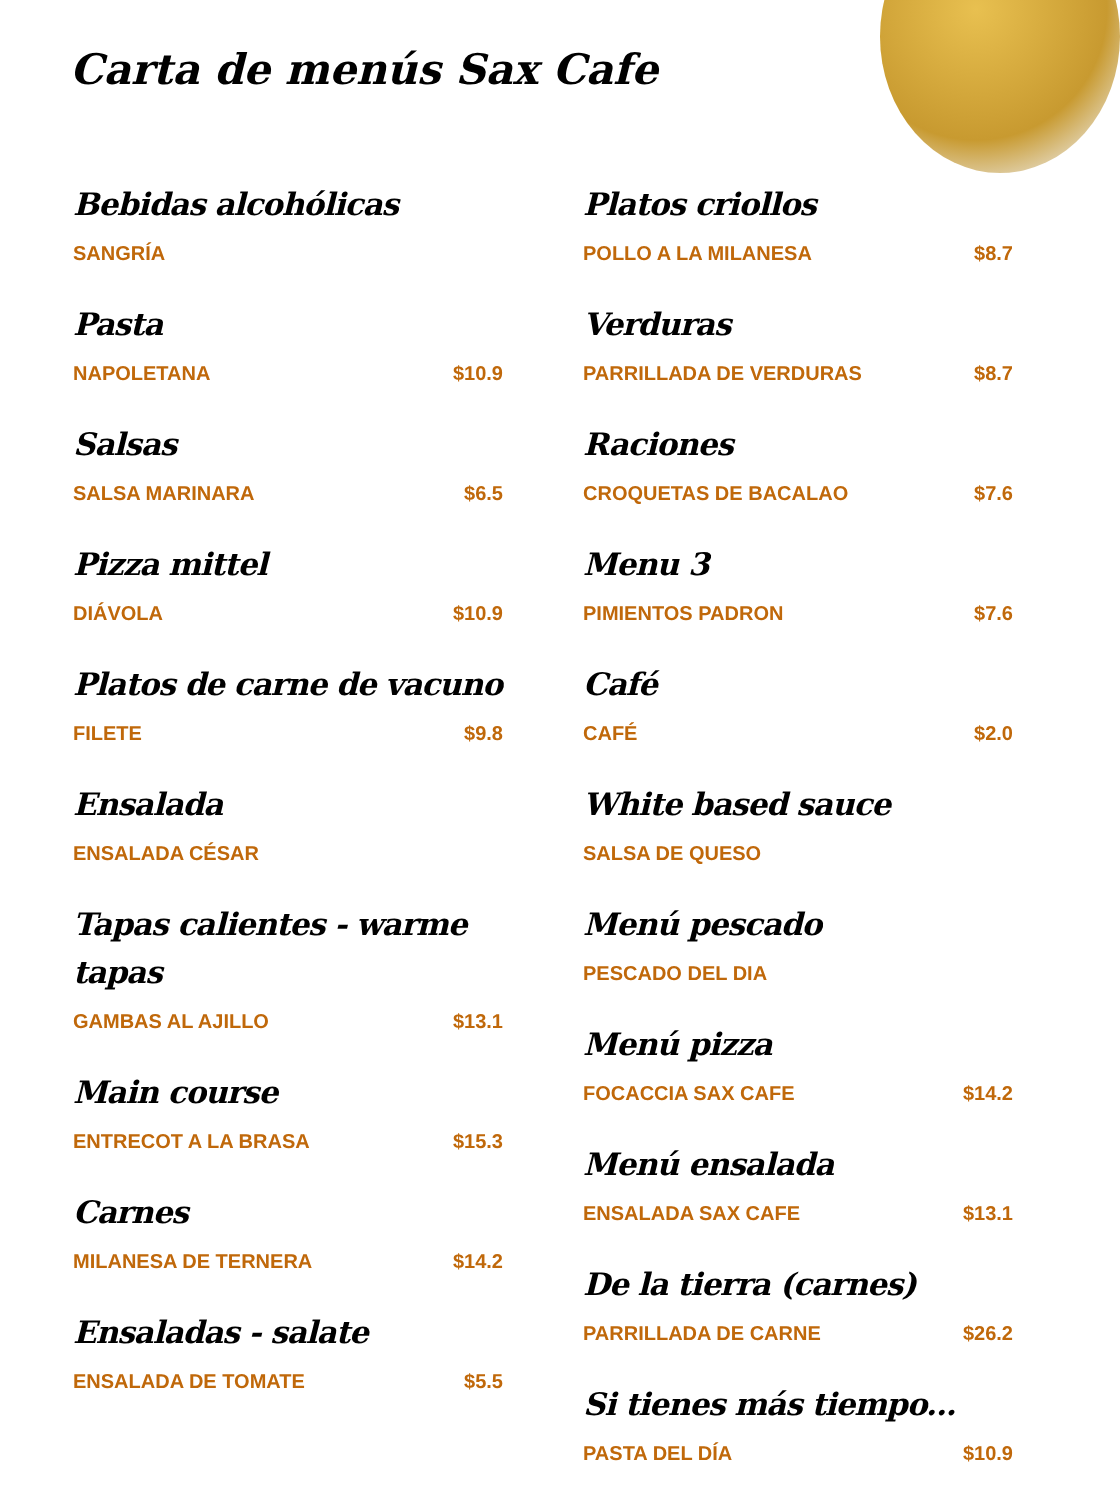Carta de menús Sax Cafe
Bebidas alcohólicas
SANGRÍA
Pasta
NAPOLETANA $10.9
Salsas
SALSA MARINARA $6.5
Pizza mittel
DIÁVOLA $10.9
Platos de carne de vacuno
FILETE $9.8
Ensalada
ENSALADA CÉSAR
Tapas calientes - warme tapas
GAMBAS AL AJILLO $13.1
Main course
ENTRECOT A LA BRASA $15.3
Carnes
MILANESA DE TERNERA $14.2
Ensaladas - salate
ENSALADA DE TOMATE $5.5
Platos criollos
POLLO A LA MILANESA $8.7
Verduras
PARRILLADA DE VERDURAS $8.7
Raciones
CROQUETAS DE BACALAO $7.6
Menu 3
PIMIENTOS PADRON $7.6
Café
CAFÉ $2.0
White based sauce
SALSA DE QUESO
Menú pescado
PESCADO DEL DIA
Menú pizza
FOCACCIA SAX CAFE $14.2
Menú ensalada
ENSALADA SAX CAFE $13.1
De la tierra (carnes)
PARRILLADA DE CARNE $26.2
Si tienes más tiempo...
PASTA DEL DÍA $10.9